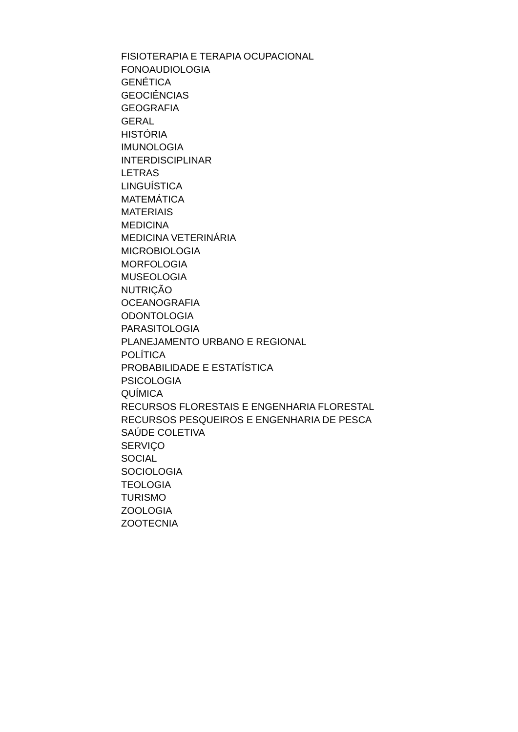FISIOTERAPIA E TERAPIA OCUPACIONAL
FONOAUDIOLOGIA
GENÉTICA
GEOCIÊNCIAS
GEOGRAFIA
GERAL
HISTÓRIA
IMUNOLOGIA
INTERDISCIPLINAR
LETRAS
LINGUÍSTICA
MATEMÁTICA
MATERIAIS
MEDICINA
MEDICINA VETERINÁRIA
MICROBIOLOGIA
MORFOLOGIA
MUSEOLOGIA
NUTRIÇÃO
OCEANOGRAFIA
ODONTOLOGIA
PARASITOLOGIA
PLANEJAMENTO URBANO E REGIONAL
POLÍTICA
PROBABILIDADE E ESTATÍSTICA
PSICOLOGIA
QUÍMICA
RECURSOS FLORESTAIS E ENGENHARIA FLORESTAL
RECURSOS PESQUEIROS E ENGENHARIA DE PESCA
SAÚDE COLETIVA
SERVIÇO
SOCIAL
SOCIOLOGIA
TEOLOGIA
TURISMO
ZOOLOGIA
ZOOTECNIA